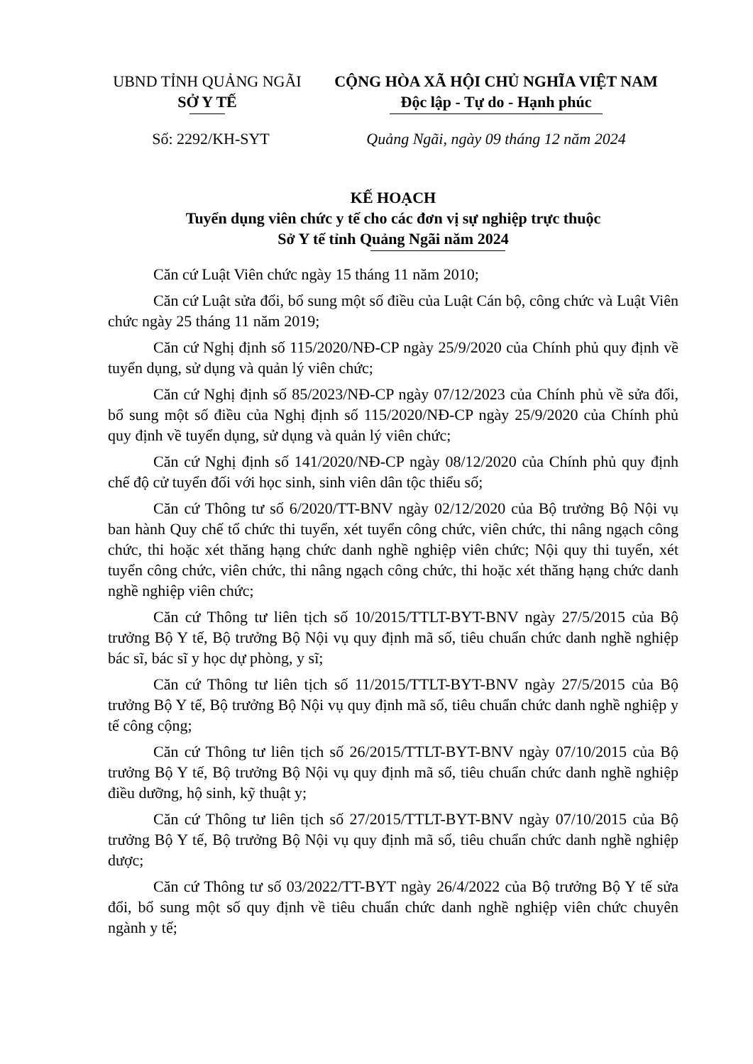UBND TỈNH QUẢNG NGÃI
SỞ Y TẾ
CỘNG HÒA XÃ HỘI CHỦ NGHĨA VIỆT NAM
Độc lập - Tự do - Hạnh phúc
Số: 2292/KH-SYT Quảng Ngãi, ngày 09 tháng 12 năm 2024
KẾ HOẠCH
Tuyển dụng viên chức y tế cho các đơn vị sự nghiệp trực thuộc
Sở Y tế tỉnh Quảng Ngãi năm 2024
Căn cứ Luật Viên chức ngày 15 tháng 11 năm 2010;
Căn cứ Luật sửa đổi, bổ sung một số điều của Luật Cán bộ, công chức và Luật Viên chức ngày 25 tháng 11 năm 2019;
Căn cứ Nghị định số 115/2020/NĐ-CP ngày 25/9/2020 của Chính phủ quy định về tuyển dụng, sử dụng và quản lý viên chức;
Căn cứ Nghị định số 85/2023/NĐ-CP ngày 07/12/2023 của Chính phủ về sửa đổi, bổ sung một số điều của Nghị định số 115/2020/NĐ-CP ngày 25/9/2020 của Chính phủ quy định về tuyển dụng, sử dụng và quản lý viên chức;
Căn cứ Nghị định số 141/2020/NĐ-CP ngày 08/12/2020 của Chính phủ quy định chế độ cử tuyển đối với học sinh, sinh viên dân tộc thiểu số;
Căn cứ Thông tư số 6/2020/TT-BNV ngày 02/12/2020 của Bộ trưởng Bộ Nội vụ ban hành Quy chế tổ chức thi tuyển, xét tuyển công chức, viên chức, thi nâng ngạch công chức, thi hoặc xét thăng hạng chức danh nghề nghiệp viên chức; Nội quy thi tuyển, xét tuyển công chức, viên chức, thi nâng ngạch công chức, thi hoặc xét thăng hạng chức danh nghề nghiệp viên chức;
Căn cứ Thông tư liên tịch số 10/2015/TTLT-BYT-BNV ngày 27/5/2015 của Bộ trưởng Bộ Y tế, Bộ trưởng Bộ Nội vụ quy định mã số, tiêu chuẩn chức danh nghề nghiệp bác sĩ, bác sĩ y học dự phòng, y sĩ;
Căn cứ Thông tư liên tịch số 11/2015/TTLT-BYT-BNV ngày 27/5/2015 của Bộ trưởng Bộ Y tế, Bộ trưởng Bộ Nội vụ quy định mã số, tiêu chuẩn chức danh nghề nghiệp y tế công cộng;
Căn cứ Thông tư liên tịch số 26/2015/TTLT-BYT-BNV ngày 07/10/2015 của Bộ trưởng Bộ Y tế, Bộ trưởng Bộ Nội vụ quy định mã số, tiêu chuẩn chức danh nghề nghiệp điều dưỡng, hộ sinh, kỹ thuật y;
Căn cứ Thông tư liên tịch số 27/2015/TTLT-BYT-BNV ngày 07/10/2015 của Bộ trưởng Bộ Y tế, Bộ trưởng Bộ Nội vụ quy định mã số, tiêu chuẩn chức danh nghề nghiệp dược;
Căn cứ Thông tư số 03/2022/TT-BYT ngày 26/4/2022 của Bộ trưởng Bộ Y tế sửa đổi, bổ sung một số quy định về tiêu chuẩn chức danh nghề nghiệp viên chức chuyên ngành y tế;